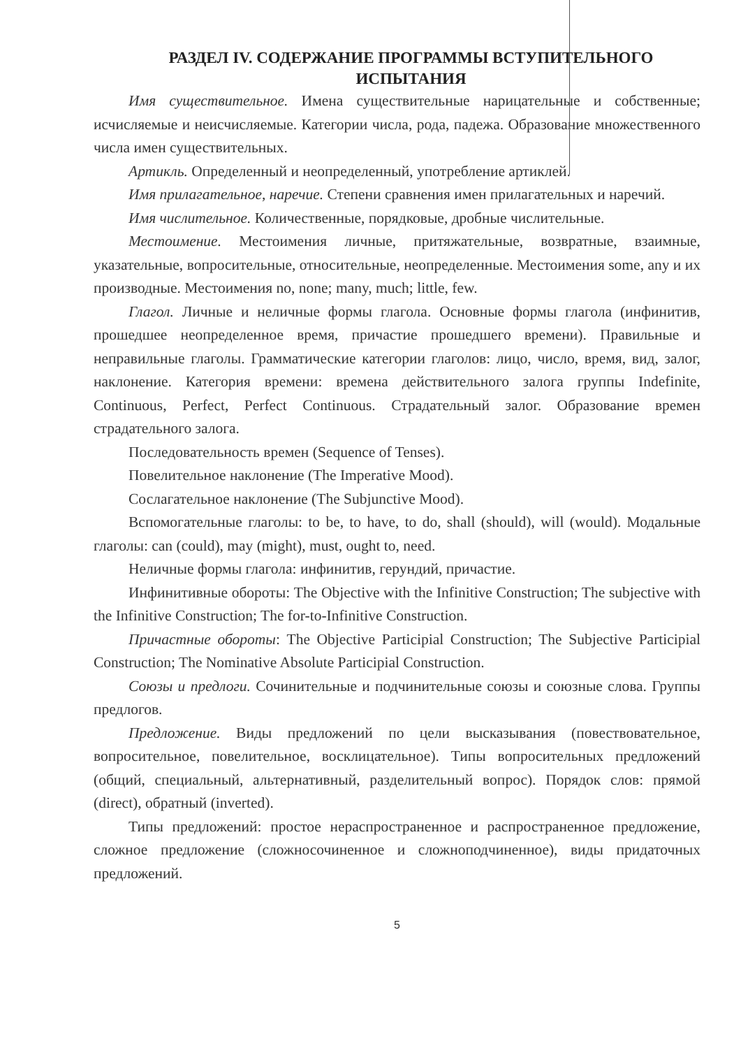РАЗДЕЛ IV. СОДЕРЖАНИЕ ПРОГРАММЫ ВСТУПИТЕЛЬНОГО
ИСПЫТАНИЯ
Имя существительное. Имена существительные нарицательные и собственные; исчисляемые и неисчисляемые. Категории числа, рода, падежа. Образование множественного числа имен существительных.
Артикль. Определенный и неопределенный, употребление артиклей.
Имя прилагательное, наречие. Степени сравнения имен прилагательных и наречий.
Имя числительное. Количественные, порядковые, дробные числительные.
Местоимение. Местоимения личные, притяжательные, возвратные, взаимные, указательные, вопросительные, относительные, неопределенные. Местоимения some, any и их производные. Местоимения no, none; many, much; little, few.
Глагол. Личные и неличные формы глагола. Основные формы глагола (инфинитив, прошедшее неопределенное время, причастие прошедшего времени). Правильные и неправильные глаголы. Грамматические категории глаголов: лицо, число, время, вид, залог, наклонение. Категория времени: времена действительного залога группы Indefinite, Continuous, Perfect, Perfect Continuous. Страдательный залог. Образование времен страдательного залога.
Последовательность времен (Sequence of Tenses).
Повелительное наклонение (The Imperative Mood).
Сослагательное наклонение (The Subjunctive Mood).
Вспомогательные глаголы: to be, to have, to do, shall (should), will (would). Модальные глаголы: can (could), may (might), must, ought to, need.
Неличные формы глагола: инфинитив, герундий, причастие.
Инфинитивные обороты: The Objective with the Infinitive Construction; The subjective with the Infinitive Construction; The for-to-Infinitive Construction.
Причастные обороты: The Objective Participial Construction; The Subjective Participial Construction; The Nominative Absolute Participial Construction.
Союзы и предлоги. Сочинительные и подчинительные союзы и союзные слова. Группы предлогов.
Предложение. Виды предложений по цели высказывания (повествовательное, вопросительное, повелительное, восклицательное). Типы вопросительных предложений (общий, специальный, альтернативный, разделительный вопрос). Порядок слов: прямой (direct), обратный (inverted).
Типы предложений: простое нераспространенное и распространенное предложение, сложное предложение (сложносочиненное и сложноподчиненное), виды придаточных предложений.
5